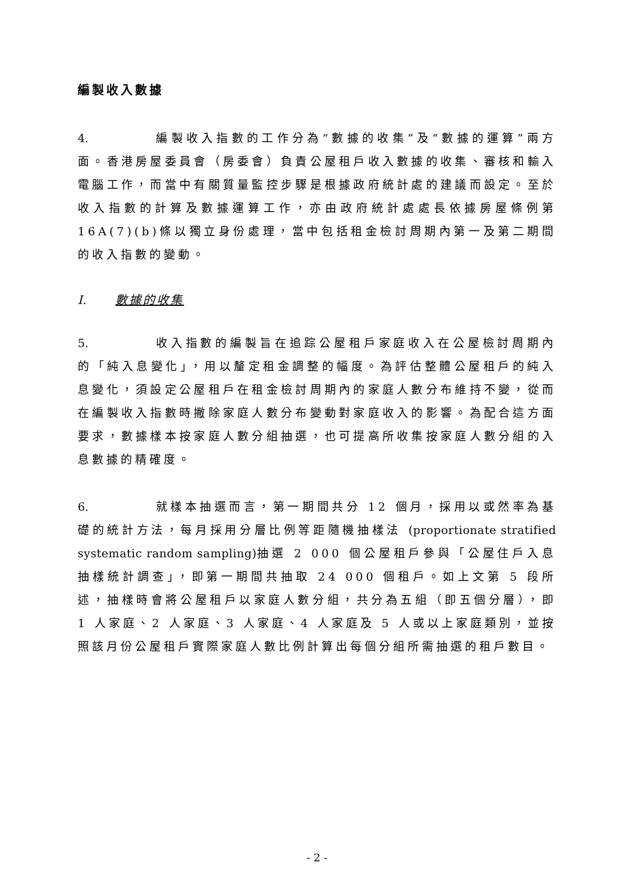編製收入數據
4. 編製收入指數的工作分為“數據的收集”及“數據的運算”兩方面。香港房屋委員會（房委會）負責公屋租戶收入數據的收集、審核和輸入電腦工作，而當中有關質量監控步驟是根據政府統計處的建議而設定。至於收入指數的計算及數據運算工作，亦由政府統計處處長依據房屋條例第 16A(7)(b)條以獨立身份處理，當中包括租金檢討周期內第一及第二期間的收入指數的變動。
I. 數據的收集
5. 收入指數的編製旨在追踪公屋租戶家庭收入在公屋檢討周期內的「純入息變化」，用以釐定租金調整的幅度。為評估整體公屋租戶的純入息變化，須設定公屋租戶在租金檢討周期內的家庭人數分布維持不變，從而在編製收入指數時撇除家庭人數分布變動對家庭收入的影響。為配合這方面要求，數據樣本按家庭人數分組抽選，也可提高所收集按家庭人數分組的入息數據的精確度。
6. 就樣本抽選而言，第一期間共分 12 個月，採用以或然率為基礎的統計方法，每月採用分層比例等距隨機抽樣法 (proportionate stratified systematic random sampling) 抽選 2 000 個公屋租戶參與「公屋住戶入息抽樣統計調查」，即第一期間共抽取 24 000 個租戶。如上文第 5 段所述，抽樣時會將公屋租戶以家庭人數分組，共分為五組（即五個分層），即 1 人家庭、2 人家庭、3 人家庭、4 人家庭及 5 人或以上家庭類別，並按照該月份公屋租戶實際家庭人數比例計算出每個分組所需抽選的租戶數目。
- 2 -